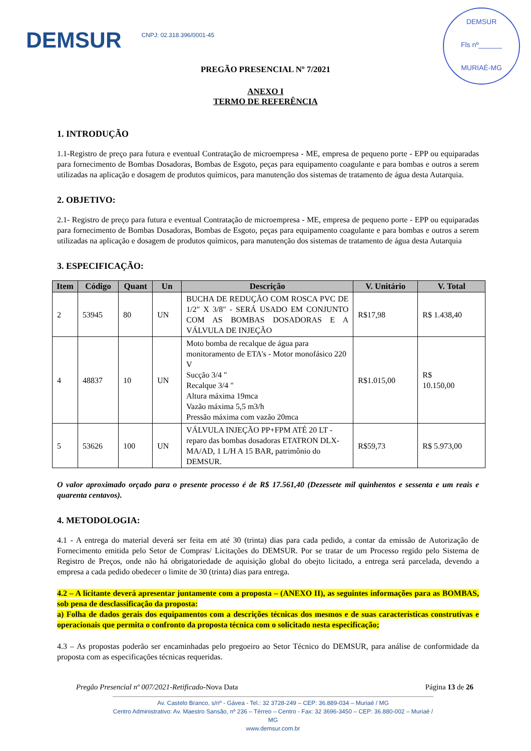DEMSUR
CNPJ: 02.318.396/0001-45
DEMSUR
Fls nº______
MURIAÉ-MG
PREGÃO PRESENCIAL Nº 7/2021
ANEXO I
TERMO DE REFERÊNCIA
1. INTRODUÇÃO
1.1-Registro de preço para futura e eventual Contratação de microempresa - ME, empresa de pequeno porte - EPP ou equiparadas para fornecimento de Bombas Dosadoras, Bombas de Esgoto, peças para equipamento coagulante e para bombas e outros a serem utilizadas na aplicação e dosagem de produtos químicos, para manutenção dos sistemas de tratamento de água desta Autarquia.
2. OBJETIVO:
2.1- Registro de preço para futura e eventual Contratação de microempresa - ME, empresa de pequeno porte - EPP ou equiparadas para fornecimento de Bombas Dosadoras, Bombas de Esgoto, peças para equipamento coagulante e para bombas e outros a serem utilizadas na aplicação e dosagem de produtos químicos, para manutenção dos sistemas de tratamento de água desta Autarquia
3. ESPECIFICAÇÃO:
| Item | Código | Quant | Un | Descrição | V. Unitário | V. Total |
| --- | --- | --- | --- | --- | --- | --- |
| 2 | 53945 | 80 | UN | BUCHA DE REDUÇÃO COM ROSCA PVC DE 1/2" X 3/8" - SERÁ USADO EM CONJUNTO COM AS BOMBAS DOSADORAS E A VÁLVULA DE INJEÇÃO | R$17,98 | R$ 1.438,40 |
| 4 | 48837 | 10 | UN | Moto bomba de recalque de água para monitoramento de ETA's - Motor monofásico 220 V Sucção 3/4 " Recalque 3/4 " Altura máxima 19mca Vazão máxima 5,5 m3/h Pressão máxima com vazão 20mca | R$1.015,00 | R$ 10.150,00 |
| 5 | 53626 | 100 | UN | VÁLVULA INJEÇÃO PP+FPM ATÉ 20 LT - reparo das bombas dosadoras ETATRON DLX-MA/AD, 1 L/H A 15 BAR, patrimônio do DEMSUR. | R$59,73 | R$ 5.973,00 |
O valor aproximado orçado para o presente processo é de R$ 17.561,40 (Dezessete mil quinhentos e sessenta e um reais e quarenta centavos).
4. METODOLOGIA:
4.1 - A entrega do material deverá ser feita em até 30 (trinta) dias para cada pedido, a contar da emissão de Autorização de Fornecimento emitida pelo Setor de Compras/ Licitações do DEMSUR. Por se tratar de um Processo regido pelo Sistema de Registro de Preços, onde não há obrigatoriedade de aquisição global do obejto licitado, a entrega será parcelada, devendo a empresa a cada pedido obedecer o limite de 30 (trinta) dias para entrega.
4.2 – A licitante deverá apresentar juntamente com a proposta – (ANEXO II), as seguintes informações para as BOMBAS, sob pena de desclassificação da proposta:
a) Folha de dados gerais dos equipamentos com a descrições técnicas dos mesmos e de suas características construtivas e operacionais que permita o confronto da proposta técnica com o solicitado nesta especificação;
4.3 – As propostas poderão ser encaminhadas pelo pregoeiro ao Setor Técnico do DEMSUR, para análise de conformidade da proposta com as especificações técnicas requeridas.
Pregão Presencial nº 007/2021-Retificado-Nova Data Página 13 de 26
Av. Castelo Branco, s/nº - Gávea - Tel.: 32 3728-249 – CEP: 36.889-034 – Muriaé / MG
Centro Administrativo: Av. Maestro Sansão, nº 236 – Térreo – Centro - Fax: 32 3696-3450 – CEP: 36.880-002 – Muriaé / MG
www.demsur.com.br